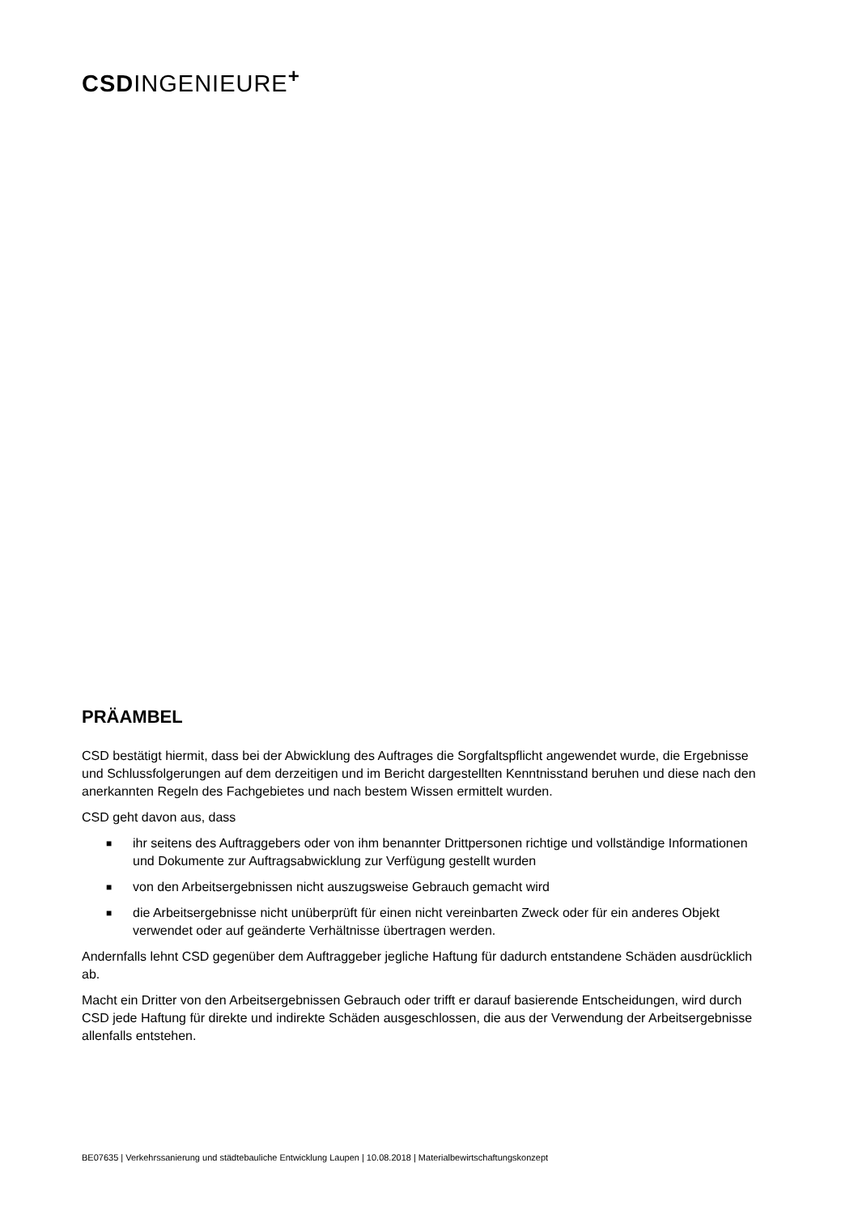CSDINGENIEURE<sup>+</sup>
PRÄAMBEL
CSD bestätigt hiermit, dass bei der Abwicklung des Auftrages die Sorgfaltspflicht angewendet wurde, die Ergebnisse und Schlussfolgerungen auf dem derzeitigen und im Bericht dargestellten Kenntnisstand beruhen und diese nach den anerkannten Regeln des Fachgebietes und nach bestem Wissen ermittelt wurden.
CSD geht davon aus, dass
■ ihr seitens des Auftraggebers oder von ihm benannter Drittpersonen richtige und vollständige Informationen und Dokumente zur Auftragsabwicklung zur Verfügung gestellt wurden
■ von den Arbeitsergebnissen nicht auszugsweise Gebrauch gemacht wird
■ die Arbeitsergebnisse nicht unüberprüft für einen nicht vereinbarten Zweck oder für ein anderes Objekt verwendet oder auf geänderte Verhältnisse übertragen werden.
Andernfalls lehnt CSD gegenüber dem Auftraggeber jegliche Haftung für dadurch entstandene Schäden ausdrücklich ab.
Macht ein Dritter von den Arbeitsergebnissen Gebrauch oder trifft er darauf basierende Entscheidungen, wird durch CSD jede Haftung für direkte und indirekte Schäden ausgeschlossen, die aus der Verwendung der Arbeitsergebnisse allenfalls entstehen.
BE07635 | Verkehrssanierung und städtebauliche Entwicklung Laupen | 10.08.2018 | Materialbewirtschaftungskonzept